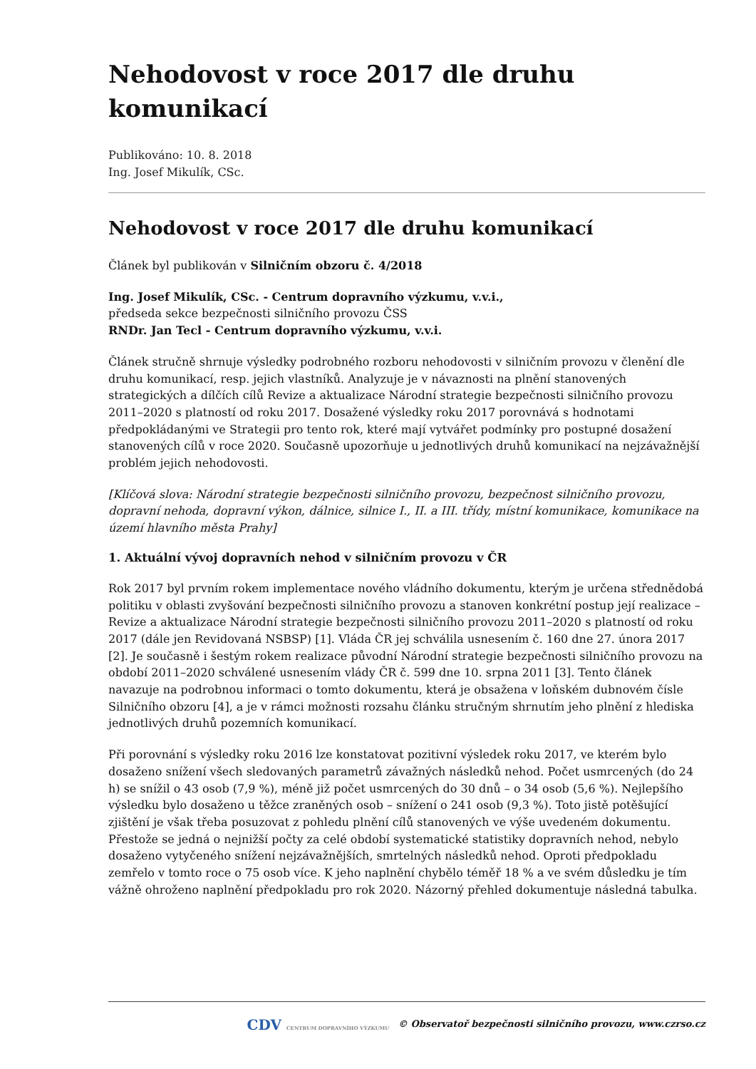Nehodovost v roce 2017 dle druhu komunikací
Publikováno: 10. 8. 2018
Ing. Josef Mikulík, CSc.
Nehodovost v roce 2017 dle druhu komunikací
Článek byl publikován v Silničním obzoru č. 4/2018
Ing. Josef Mikulík, CSc. - Centrum dopravního výzkumu, v.v.i.,
předseda sekce bezpečnosti silničního provozu ČSS
RNDr. Jan Tecl - Centrum dopravního výzkumu, v.v.i.
Článek stručně shrnuje výsledky podrobného rozboru nehodovosti v silničním provozu v členění dle druhu komunikací, resp. jejich vlastníků. Analyzuje je v návaznosti na plnění stanovených strategických a dílčích cílů Revize a aktualizace Národní strategie bezpečnosti silničního provozu 2011–2020 s platností od roku 2017. Dosažené výsledky roku 2017 porovnává s hodnotami předpokládanými ve Strategii pro tento rok, které mají vytvářet podmínky pro postupné dosažení stanovených cílů v roce 2020. Současně upozorňuje u jednotlivých druhů komunikací na nejzávažnější problém jejich nehodovosti.
[Klíčová slova: Národní strategie bezpečnosti silničního provozu, bezpečnost silničního provozu, dopravní nehoda, dopravní výkon, dálnice, silnice I., II. a III. třídy, místní komunikace, komunikace na území hlavního města Prahy]
1. Aktuální vývoj dopravních nehod v silničním provozu v ČR
Rok 2017 byl prvním rokem implementace nového vládního dokumentu, kterým je určena střednědobá politiku v oblasti zvyšování bezpečnosti silničního provozu a stanoven konkrétní postup její realizace – Revize a aktualizace Národní strategie bezpečnosti silničního provozu 2011–2020 s platností od roku 2017 (dále jen Revidovaná NSBSP) [1]. Vláda ČR jej schválila usnesením č. 160 dne 27. února 2017 [2]. Je současně i šestým rokem realizace původní Národní strategie bezpečnosti silničního provozu na období 2011–2020 schválené usnesením vlády ČR č. 599 dne 10. srpna 2011 [3]. Tento článek navazuje na podrobnou informaci o tomto dokumentu, která je obsažena v loňském dubnovém čísle Silničního obzoru [4], a je v rámci možnosti rozsahu článku stručným shrnutím jeho plnění z hlediska jednotlivých druhů pozemních komunikací.
Při porovnání s výsledky roku 2016 lze konstatovat pozitivní výsledek roku 2017, ve kterém bylo dosaženo snížení všech sledovaných parametrů závažných následků nehod. Počet usmrcených (do 24 h) se snížil o 43 osob (7,9 %), méně již počet usmrcených do 30 dnů – o 34 osob (5,6 %). Nejlepšího výsledku bylo dosaženo u těžce zraněných osob – snížení o 241 osob (9,3 %). Toto jistě potěšující zjištění je však třeba posuzovat z pohledu plnění cílů stanovených ve výše uvedeném dokumentu. Přestože se jedná o nejnižší počty za celé období systematické statistiky dopravních nehod, nebylo dosaženo vytyčeného snížení nejzávažnějších, smrtelných následků nehod. Oproti předpokladu zemřelo v tomto roce o 75 osob více. K jeho naplnění chybělo téměř 18 % a ve svém důsledku je tím vážně ohroženo naplnění předpokladu pro rok 2020. Názorný přehled dokumentuje následná tabulka.
CDV CENTRUM DOPRAVNÍHO VÝZKUMU © Observatoř bezpečnosti silničního provozu, www.czrso.cz